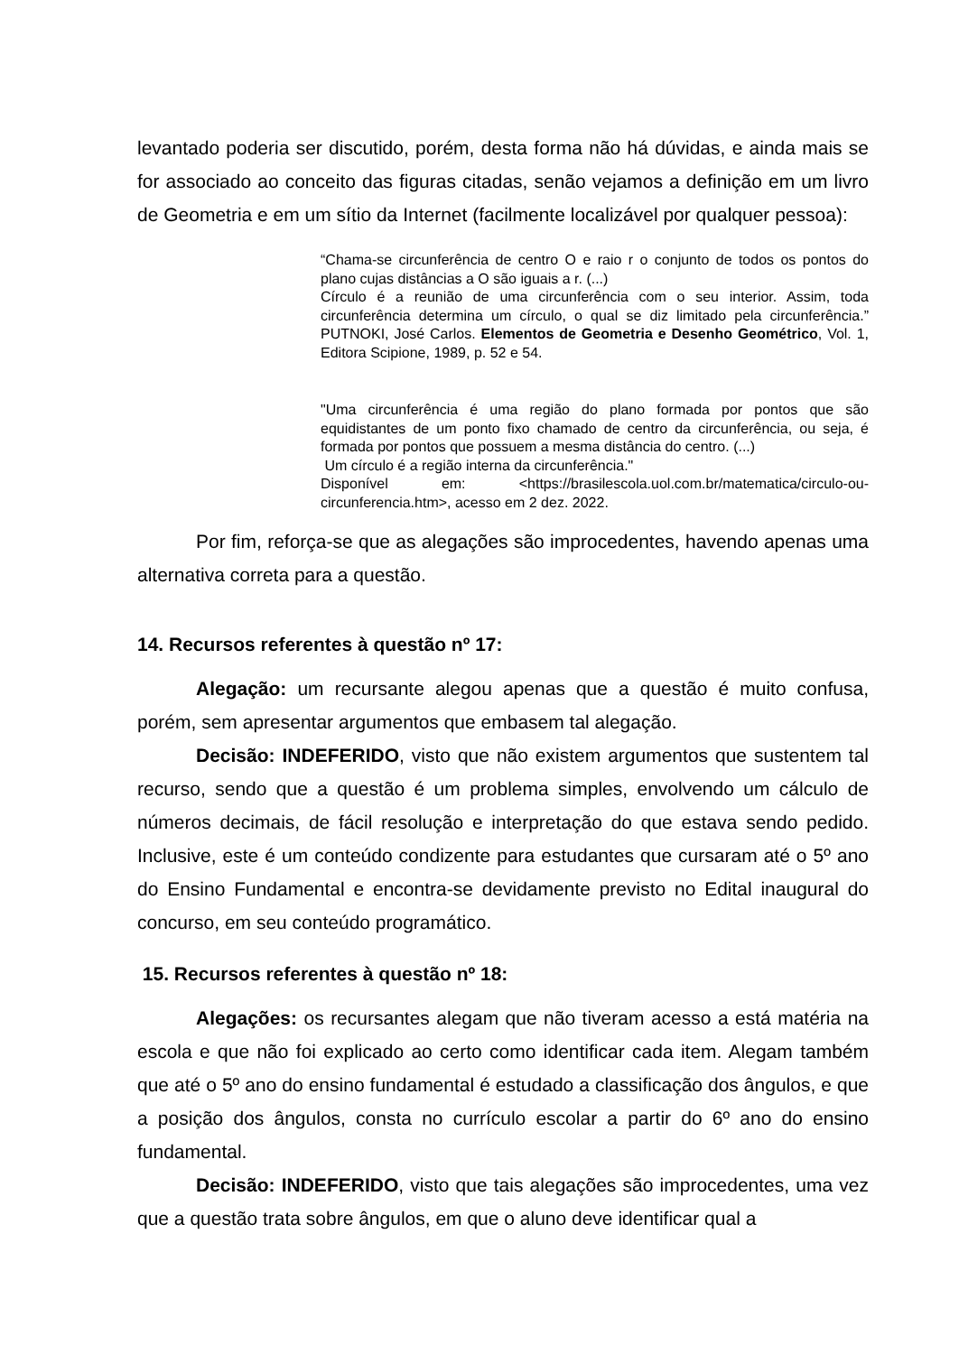levantado poderia ser discutido, porém, desta forma não há dúvidas, e ainda mais se for associado ao conceito das figuras citadas, senão vejamos a definição em um livro de Geometria e em um sítio da Internet (facilmente localizável por qualquer pessoa):
“Chama-se circunferência de centro O e raio r o conjunto de todos os pontos do plano cujas distâncias a O são iguais a r. (...)
Círculo é a reunião de uma circunferência com o seu interior. Assim, toda circunferência determina um círculo, o qual se diz limitado pela circunferência.” PUTNOKI, José Carlos. Elementos de Geometria e Desenho Geométrico, Vol. 1, Editora Scipione, 1989, p. 52 e 54.
"Uma circunferência é uma região do plano formada por pontos que são equidistantes de um ponto fixo chamado de centro da circunferência, ou seja, é formada por pontos que possuem a mesma distância do centro. (...)
Um círculo é a região interna da circunferência."
Disponível em: <https://brasilescola.uol.com.br/matematica/circulo-ou-circunferencia.htm>, acesso em 2 dez. 2022.
Por fim, reforça-se que as alegações são improcedentes, havendo apenas uma alternativa correta para a questão.
14. Recursos referentes à questão nº 17:
Alegação: um recursante alegou apenas que a questão é muito confusa, porém, sem apresentar argumentos que embasem tal alegação.
Decisão: INDEFERIDO, visto que não existem argumentos que sustentem tal recurso, sendo que a questão é um problema simples, envolvendo um cálculo de números decimais, de fácil resolução e interpretação do que estava sendo pedido. Inclusive, este é um conteúdo condizente para estudantes que cursaram até o 5º ano do Ensino Fundamental e encontra-se devidamente previsto no Edital inaugural do concurso, em seu conteúdo programático.
15. Recursos referentes à questão nº 18:
Alegações: os recursantes alegam que não tiveram acesso a está matéria na escola e que não foi explicado ao certo como identificar cada item. Alegam também que até o 5º ano do ensino fundamental é estudado a classificação dos ângulos, e que a posição dos ângulos, consta no currículo escolar a partir do 6º ano do ensino fundamental.
Decisão: INDEFERIDO, visto que tais alegações são improcedentes, uma vez que a questão trata sobre ângulos, em que o aluno deve identificar qual a